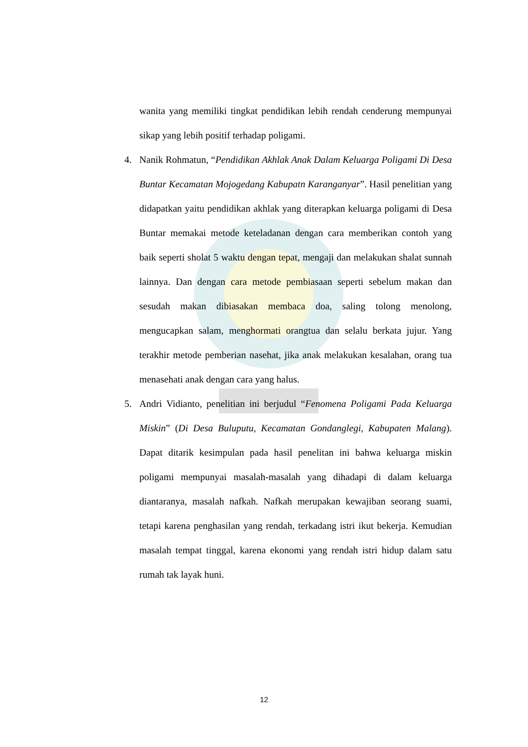wanita yang memiliki tingkat pendidikan lebih rendah cenderung mempunyai sikap yang lebih positif terhadap poligami.
4. Nanik Rohmatun, “Pendidikan Akhlak Anak Dalam Keluarga Poligami Di Desa Buntar Kecamatan Mojogedang Kabupatn Karanganyar”. Hasil penelitian yang didapatkan yaitu pendidikan akhlak yang diterapkan keluarga poligami di Desa Buntar memakai metode keteladanan dengan cara memberikan contoh yang baik seperti sholat 5 waktu dengan tepat, mengaji dan melakukan shalat sunnah lainnya. Dan dengan cara metode pembiasaan seperti sebelum makan dan sesudah makan dibiasakan membaca doa, saling tolong menolong, mengucapkan salam, menghormati orangtua dan selalu berkata jujur. Yang terakhir metode pemberian nasehat, jika anak melakukan kesalahan, orang tua menasehati anak dengan cara yang halus.
5. Andri Vidianto, penelitian ini berjudul “Fenomena Poligami Pada Keluarga Miskin” (Di Desa Buluputu, Kecamatan Gondanglegi, Kabupaten Malang). Dapat ditarik kesimpulan pada hasil penelitan ini bahwa keluarga miskin poligami mempunyai masalah-masalah yang dihadapi di dalam keluarga diantaranya, masalah nafkah. Nafkah merupakan kewajiban seorang suami, tetapi karena penghasilan yang rendah, terkadang istri ikut bekerja. Kemudian masalah tempat tinggal, karena ekonomi yang rendah istri hidup dalam satu rumah tak layak huni.
12